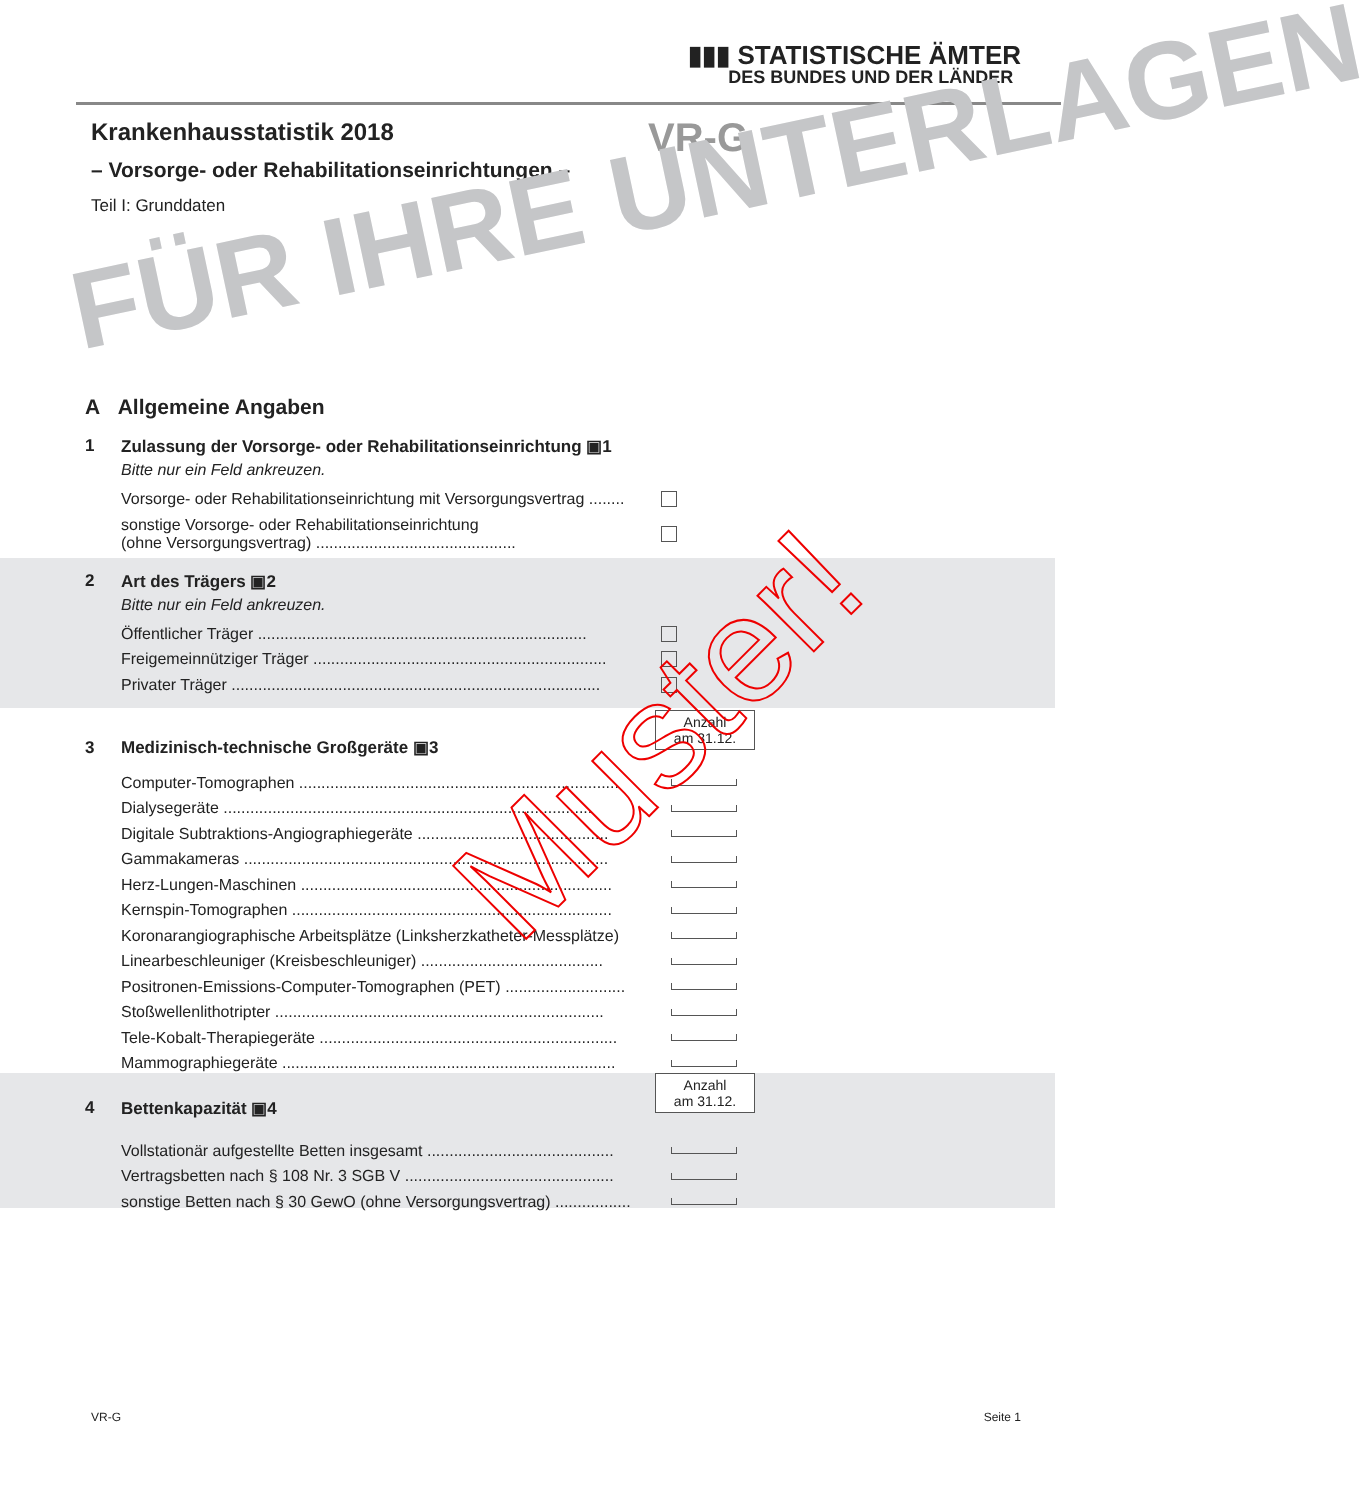▮▮▮ STATISTISCHE ÄMTER
DES BUNDES UND DER LÄNDER
Krankenhausstatistik 2018
– Vorsorge- oder Rehabilitationseinrichtungen –
Teil I: Grunddaten
VR-G
FÜR IHRE UNTERLAGEN
A Allgemeine Angaben
1 Zulassung der Vorsorge- oder Rehabilitationseinrichtung ▣1
Bitte nur ein Feld ankreuzen.
Vorsorge- oder Rehabilitationseinrichtung mit Versorgungsvertrag ........
sonstige Vorsorge- oder Rehabilitationseinrichtung
(ohne Versorgungsvertrag) .............................................
2 Art des Trägers ▣2
Bitte nur ein Feld ankreuzen.
Öffentlicher Träger ..........................................................................
Freigemeinnütziger Träger ..................................................................
Privater Träger ...................................................................................
Anzahl
am 31.12.
3 Medizinisch-technische Großgeräte ▣3
Computer-Tomographen ........................................................................
Dialysegeräte ...................................................................................
Digitale Subtraktions-Angiographiegeräte ...........................................
Gammakameras ..................................................................................
Herz-Lungen-Maschinen ......................................................................
Kernspin-Tomographen ........................................................................
Koronarangiographische Arbeitsplätze (Linksherzkatheter-Messplätze)
Linearbeschleuniger (Kreisbeschleuniger) .........................................
Positronen-Emissions-Computer-Tomographen (PET) ...........................
Stoßwellenlithotripter ..........................................................................
Tele-Kobalt-Therapiegeräte ...................................................................
Mammographiegeräte ...........................................................................
4 Bettenkapazität ▣4
Vollstationär aufgestellte Betten insgesamt ..........................................
Vertragsbetten nach § 108 Nr. 3 SGB V ...............................................
sonstige Betten nach § 30 GewO (ohne Versorgungsvertrag) .................
Anzahl
am 31.12.
Muster!
VR-G Seite 1